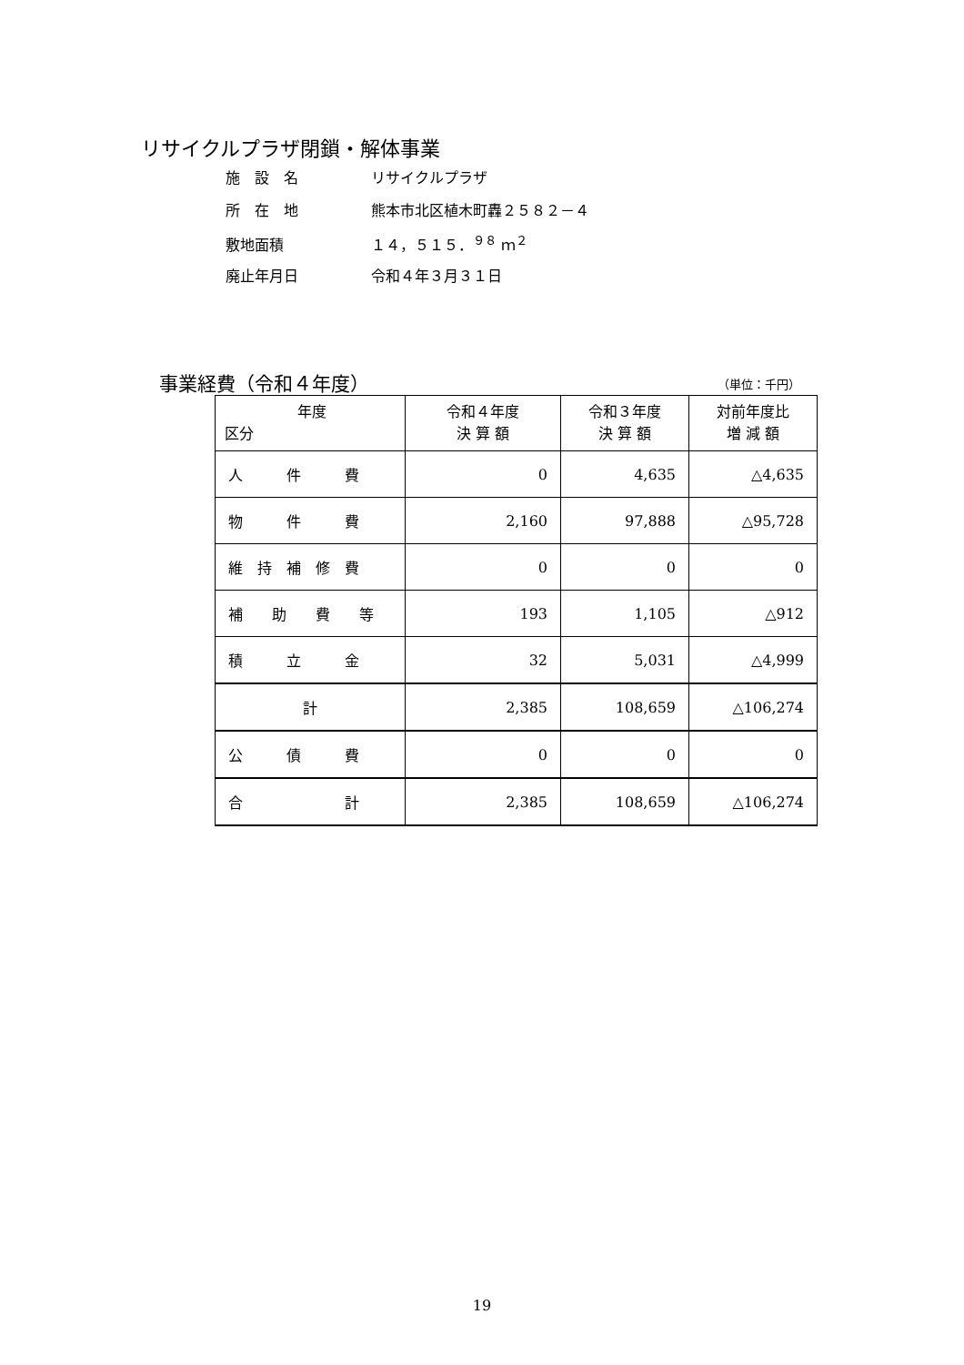リサイクルプラザ閉鎖・解体事業
施　設　名 リサイクルプラザ
所　在　地 熊本市北区植木町轟２５８２－４
敷地面積 １４，５１５．<sup>９８</sup> ｍ<sup>２</sup>
廃止年月日 令和４年３月３１日
事業経費（令和４年度） （単位：千円）
| 年度 区分 | 令和４年度 決 算 額 | 令和３年度 決 算 額 | 対前年度比 増 減 額 |
| --- | --- | --- | --- |
| 人 件 費 | 0 | 4,635 | △4,635 |
| 物 件 費 | 2,160 | 97,888 | △95,728 |
| 維 持 補 修 費 | 0 | 0 | 0 |
| 補 助 費 等 | 193 | 1,105 | △912 |
| 積 立 金 | 32 | 5,031 | △4,999 |
| 計 | 2,385 | 108,659 | △106,274 |
| 公 債 費 | 0 | 0 | 0 |
| 合 計 | 2,385 | 108,659 | △106,274 |
19